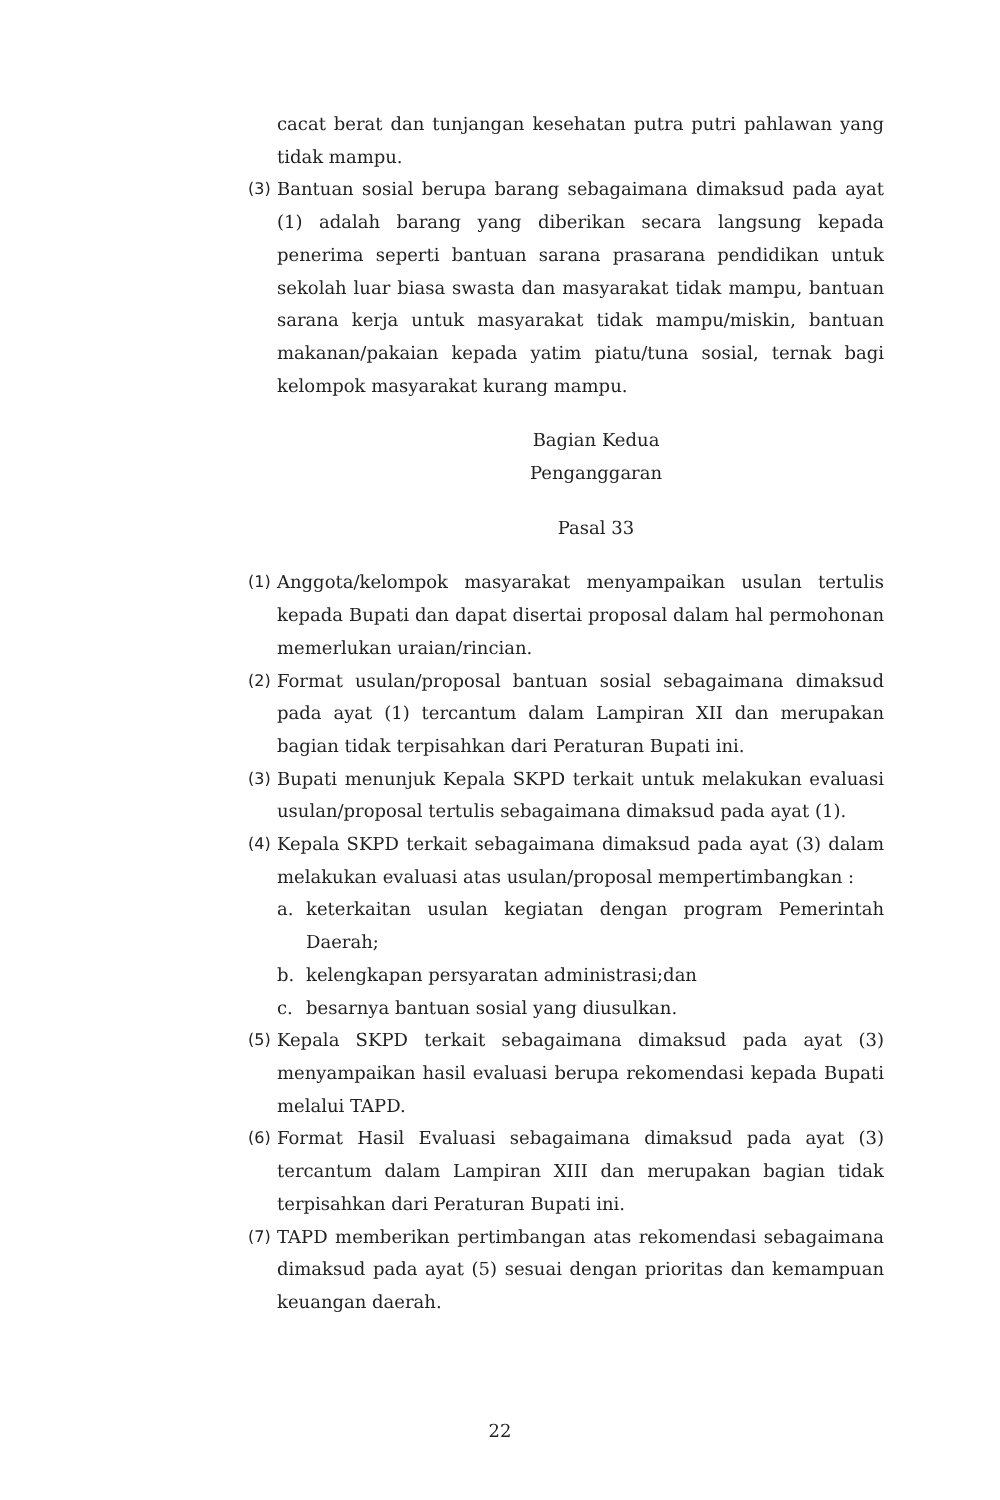cacat berat dan tunjangan kesehatan putra putri pahlawan yang tidak mampu.
(3) Bantuan sosial berupa barang sebagaimana dimaksud pada ayat (1) adalah barang yang diberikan secara langsung kepada penerima seperti bantuan sarana prasarana pendidikan untuk sekolah luar biasa swasta dan masyarakat tidak mampu, bantuan sarana kerja untuk masyarakat tidak mampu/miskin, bantuan makanan/pakaian kepada yatim piatu/tuna sosial, ternak bagi kelompok masyarakat kurang mampu.
Bagian Kedua
Penganggaran
Pasal 33
(1) Anggota/kelompok masyarakat menyampaikan usulan tertulis kepada Bupati dan dapat disertai proposal dalam hal permohonan memerlukan uraian/rincian.
(2) Format usulan/proposal bantuan sosial sebagaimana dimaksud pada ayat (1) tercantum dalam Lampiran XII dan merupakan bagian tidak terpisahkan dari Peraturan Bupati ini.
(3) Bupati menunjuk Kepala SKPD terkait untuk melakukan evaluasi usulan/proposal tertulis sebagaimana dimaksud pada ayat (1).
(4) Kepala SKPD terkait sebagaimana dimaksud pada ayat (3) dalam melakukan evaluasi atas usulan/proposal mempertimbangkan :
a. keterkaitan usulan kegiatan dengan program Pemerintah Daerah;
b. kelengkapan persyaratan administrasi;dan
c. besarnya bantuan sosial yang diusulkan.
(5) Kepala SKPD terkait sebagaimana dimaksud pada ayat (3) menyampaikan hasil evaluasi berupa rekomendasi kepada Bupati melalui TAPD.
(6) Format Hasil Evaluasi sebagaimana dimaksud pada ayat (3) tercantum dalam Lampiran XIII dan merupakan bagian tidak terpisahkan dari Peraturan Bupati ini.
(7) TAPD memberikan pertimbangan atas rekomendasi sebagaimana dimaksud pada ayat (5) sesuai dengan prioritas dan kemampuan keuangan daerah.
22